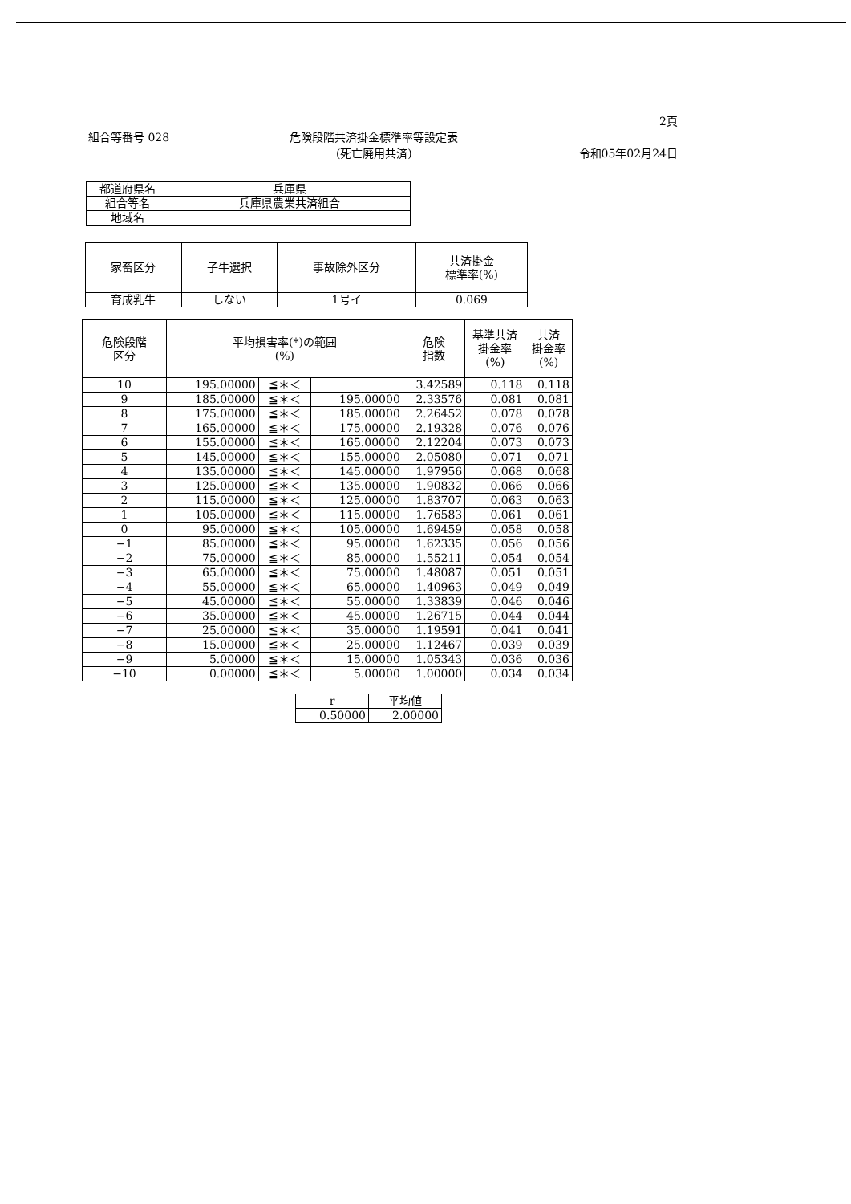2頁
組合等番号 028 危険段階共済掛金標準率等設定表
(死亡廃用共済)
令和05年02月24日
| 都道府県名 | 兵庫県 |
| 組合等名 | 兵庫県農業共済組合 |
| 地域名 | |
| 家畜区分 | 子牛選択 | 事故除外区分 | 共済掛金 標準率(%) |
| --- | --- | --- | --- |
| 育成乳牛 | しない | 1号イ | 0.069 |
| 危険段階 区分 | 平均損害率(*)の範囲 (%) | | | 危険 指数 | 基準共済 掛金率 (%) | 共済 掛金率 (%) |
| --- | --- | --- | --- | --- | --- | --- |
| 10 | 195.00000 | ≦＊＜ | | 3.42589 | 0.118 | 0.118 |
| 9 | 185.00000 | ≦＊＜ | 195.00000 | 2.33576 | 0.081 | 0.081 |
| 8 | 175.00000 | ≦＊＜ | 185.00000 | 2.26452 | 0.078 | 0.078 |
| 7 | 165.00000 | ≦＊＜ | 175.00000 | 2.19328 | 0.076 | 0.076 |
| 6 | 155.00000 | ≦＊＜ | 165.00000 | 2.12204 | 0.073 | 0.073 |
| 5 | 145.00000 | ≦＊＜ | 155.00000 | 2.05080 | 0.071 | 0.071 |
| 4 | 135.00000 | ≦＊＜ | 145.00000 | 1.97956 | 0.068 | 0.068 |
| 3 | 125.00000 | ≦＊＜ | 135.00000 | 1.90832 | 0.066 | 0.066 |
| 2 | 115.00000 | ≦＊＜ | 125.00000 | 1.83707 | 0.063 | 0.063 |
| 1 | 105.00000 | ≦＊＜ | 115.00000 | 1.76583 | 0.061 | 0.061 |
| 0 | 95.00000 | ≦＊＜ | 105.00000 | 1.69459 | 0.058 | 0.058 |
| −1 | 85.00000 | ≦＊＜ | 95.00000 | 1.62335 | 0.056 | 0.056 |
| −2 | 75.00000 | ≦＊＜ | 85.00000 | 1.55211 | 0.054 | 0.054 |
| −3 | 65.00000 | ≦＊＜ | 75.00000 | 1.48087 | 0.051 | 0.051 |
| −4 | 55.00000 | ≦＊＜ | 65.00000 | 1.40963 | 0.049 | 0.049 |
| −5 | 45.00000 | ≦＊＜ | 55.00000 | 1.33839 | 0.046 | 0.046 |
| −6 | 35.00000 | ≦＊＜ | 45.00000 | 1.26715 | 0.044 | 0.044 |
| −7 | 25.00000 | ≦＊＜ | 35.00000 | 1.19591 | 0.041 | 0.041 |
| −8 | 15.00000 | ≦＊＜ | 25.00000 | 1.12467 | 0.039 | 0.039 |
| −9 | 5.00000 | ≦＊＜ | 15.00000 | 1.05343 | 0.036 | 0.036 |
| −10 | 0.00000 | ≦＊＜ | 5.00000 | 1.00000 | 0.034 | 0.034 |
| r | 平均値 |
| --- | --- |
| 0.50000 | 2.00000 |